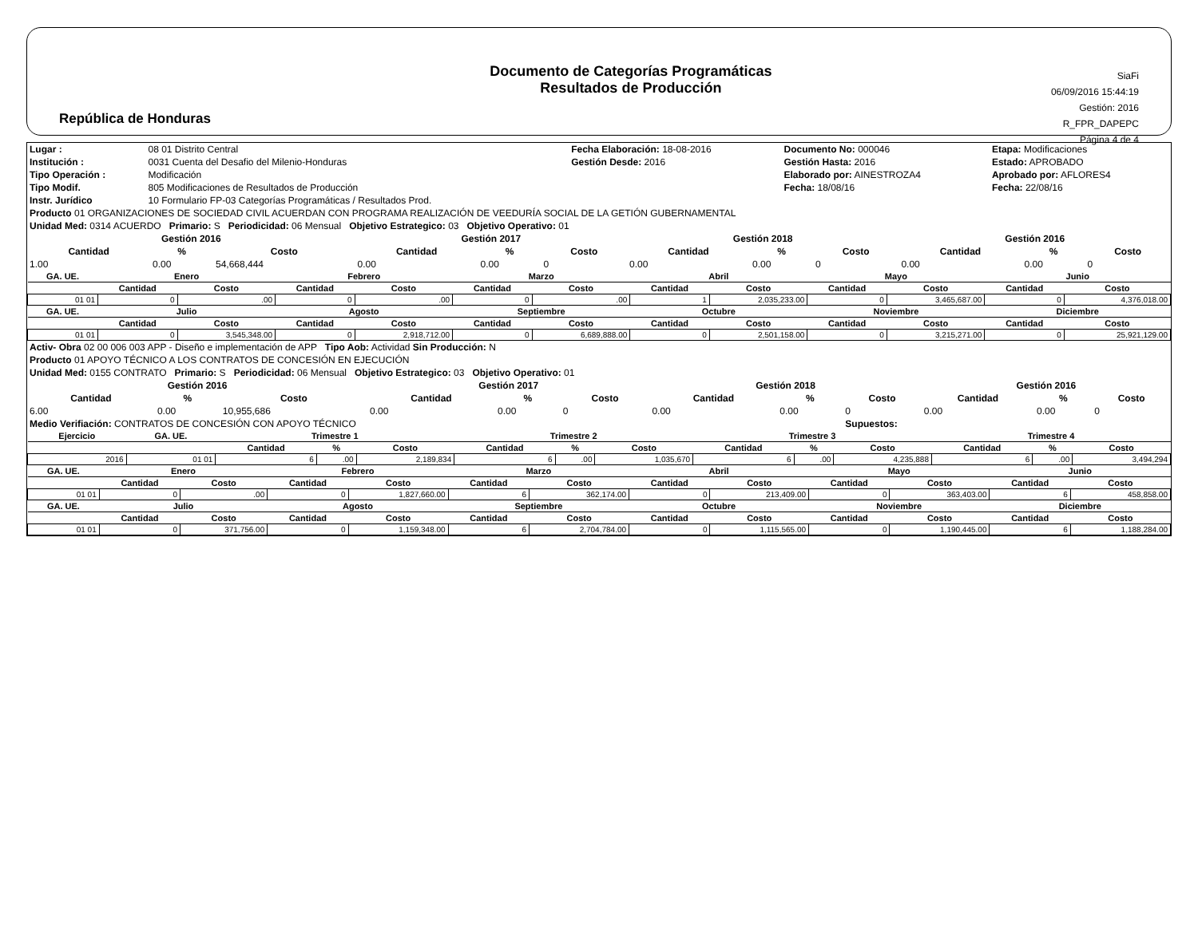República de Honduras
Documento de Categorías Programáticas
Resultados de Producción
SiaFi
06/09/2016 15:44:19
Gestión: 2016
R_FPR_DAPEPC
Página 4 de 4
| Lugar : | 08 01 Distrito Central | Fecha Elaboración: 18-08-2016 | Documento No: 000046 | Etapa: Modificaciones |
| Institución : | 0031 Cuenta del Desafio del Milenio-Honduras | Gestión Desde: 2016 | Gestión Hasta: 2016 | Estado: APROBADO |
| Tipo Operación : | Modificación | | Elaborado por: AINESTROZA4 | Aprobado por: AFLORES4 |
| Tipo Modif. | 805 Modificaciones de Resultados de Producción | | Fecha: 18/08/16 | Fecha: 22/08/16 |
| Instr. Jurídico | 10 Formulario FP-03 Categorías Programáticas / Resultados Prod. | | | |
| Producto 01 ORGANIZACIONES DE SOCIEDAD CIVIL ACUERDAN CON PROGRAMA REALIZACIÓN DE VEEDURÍA SOCIAL DE LA GETIÓN GUBERNAMENTAL |
| Unidad Med: 0314 ACUERDO Primario: S Periodicidad: 06 Mensual Objetivo Estrategico: 03 Objetivo Operativo: 01 |
| Gestión 2016 | | | Gestión 2017 | | | Gestión 2018 | | | Gestión 2016 | | |
| --- | --- | --- | --- | --- | --- | --- | --- | --- | --- | --- | --- |
| Cantidad | % | Costo | Cantidad | % | Costo | Cantidad | % | Costo | Cantidad | % | Costo |
| 1.00 | 0.00 | 54,668,444 | 0.00 | 0.00 | 0 | 0.00 | 0.00 | 0 | 0.00 | 0.00 | 0 |
| GA. UE. | Enero | | Febrero | | Marzo | | Abril | | Mayo | | Junio | |
| --- | --- | --- | --- | --- | --- | --- | --- | --- | --- | --- | --- | --- |
| | Cantidad | Costo | Cantidad | Costo | Cantidad | Costo | Cantidad | Costo | Cantidad | Costo | Cantidad | Costo |
| 01 01 | 0 | .00 | 0 | .00 | 0 | .00 | 1 | 2,035,233.00 | 0 | 3,465,687.00 | 0 | 4,376,018.00 |
| GA. UE. | Julio | | Agosto | | Septiembre | | Octubre | | Noviembre | | Diciembre | |
| | Cantidad | Costo | Cantidad | Costo | Cantidad | Costo | Cantidad | Costo | Cantidad | Costo | Cantidad | Costo |
| 01 01 | 0 | 3,545,348.00 | 0 | 2,918,712.00 | 0 | 6,689,888.00 | 0 | 2,501,158.00 | 0 | 3,215,271.00 | 0 | 25,921,129.00 |
| Activ- Obra 02 00 006 003 APP - Diseño e implementación de APP Tipo Aob: Actividad Sin Producción: N |
| Producto 01 APOYO TÉCNICO A LOS CONTRATOS DE CONCESIÓN EN EJECUCIÓN |
| Unidad Med: 0155 CONTRATO Primario: S Periodicidad: 06 Mensual Objetivo Estrategico: 03 Objetivo Operativo: 01 |
| Gestión 2016 | | | Gestión 2017 | | | Gestión 2018 | | | Gestión 2016 | | |
| --- | --- | --- | --- | --- | --- | --- | --- | --- | --- | --- | --- |
| Cantidad | % | Costo | Cantidad | % | Costo | Cantidad | % | Costo | Cantidad | % | Costo |
| 6.00 | 0.00 | 10,955,686 | 0.00 | 0.00 | 0 | 0.00 | 0.00 | 0 | 0.00 | 0.00 | 0 |
| Medio Verifiación: CONTRATOS DE CONCESIÓN CON APOYO TÉCNICO | | | | | | | | Supuestos: | | | |
| Ejercicio | GA. UE. | Trimestre 1 | | | Trimestre 2 | | | Trimestre 3 | | | Trimestre 4 | | |
| --- | --- | --- | --- | --- | --- | --- | --- | --- | --- | --- | --- | --- | --- |
| | | Cantidad | % | Costo | Cantidad | % | Costo | Cantidad | % | Costo | Cantidad | % | Costo |
| 2016 | 01 01 | 6 | .00 | 2,189,834 | 6 | .00 | 1,035,670 | 6 | .00 | 4,235,888 | 6 | .00 | 3,494,294 |
| GA. UE. | Enero | | Febrero | | Marzo | | Abril | | Mayo | | Junio | |
| --- | --- | --- | --- | --- | --- | --- | --- | --- | --- | --- | --- | --- |
| | Cantidad | Costo | Cantidad | Costo | Cantidad | Costo | Cantidad | Costo | Cantidad | Costo | Cantidad | Costo |
| 01 01 | 0 | .00 | 0 | 1,827,660.00 | 6 | 362,174.00 | 0 | 213,409.00 | 0 | 363,403.00 | 6 | 458,858.00 |
| GA. UE. | Julio | | Agosto | | Septiembre | | Octubre | | Noviembre | | Diciembre | |
| | Cantidad | Costo | Cantidad | Costo | Cantidad | Costo | Cantidad | Costo | Cantidad | Costo | Cantidad | Costo |
| 01 01 | 0 | 371,756.00 | 0 | 1,159,348.00 | 6 | 2,704,784.00 | 0 | 1,115,565.00 | 0 | 1,190,445.00 | 6 | 1,188,284.00 |